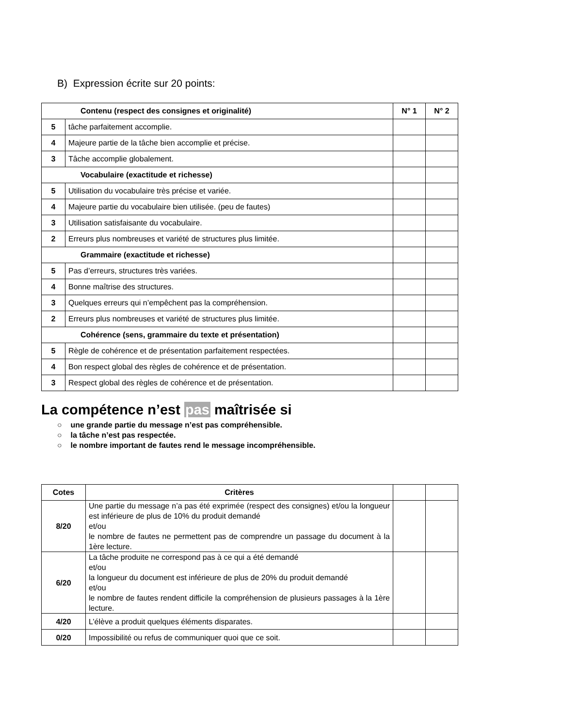B) Expression écrite sur 20 points:
| Contenu (respect des consignes et originalité) | | N° 1 | N° 2 |
| 5 | tâche parfaitement accomplie. | | |
| 4 | Majeure partie de la tâche bien accomplie et précise. | | |
| 3 | Tâche accomplie globalement. | | |
| Vocabulaire (exactitude et richesse) | | | |
| 5 | Utilisation du vocabulaire très précise et variée. | | |
| 4 | Majeure partie du vocabulaire bien utilisée. (peu de fautes) | | |
| 3 | Utilisation satisfaisante du vocabulaire. | | |
| 2 | Erreurs plus nombreuses et variété de structures plus limitée. | | |
| Grammaire (exactitude et richesse) | | | |
| 5 | Pas d’erreurs, structures très variées. | | |
| 4 | Bonne maîtrise des structures. | | |
| 3 | Quelques erreurs qui n’empêchent pas la compréhension. | | |
| 2 | Erreurs plus nombreuses et variété de structures plus limitée. | | |
| Cohérence (sens, grammaire du texte et présentation) | | | |
| 5 | Règle de cohérence et de présentation parfaitement respectées. | | |
| 4 | Bon respect global des règles de cohérence et de présentation. | | |
| 3 | Respect global des règles de cohérence et de présentation. | | |
La compétence n’est pas maîtrisée si
○ une grande partie du message n’est pas compréhensible.
○ la tâche n’est pas respectée.
○ le nombre important de fautes rend le message incompréhensible.
| Cotes | Critères | | |
| 8/20 | Une partie du message n’a pas été exprimée (respect des consignes) et/ou la longueur est inférieure de plus de 10% du produit demandé et/ou le nombre de fautes ne permettent pas de comprendre un passage du document à la 1ère lecture. | | |
| 6/20 | La tâche produite ne correspond pas à ce qui a été demandé et/ou la longueur du document est inférieure de plus de 20% du produit demandé et/ou le nombre de fautes rendent difficile la compréhension de plusieurs passages à la 1ère lecture. | | |
| 4/20 | L’élève a produit quelques éléments disparates. | | |
| 0/20 | Impossibilité ou refus de communiquer quoi que ce soit. | | |